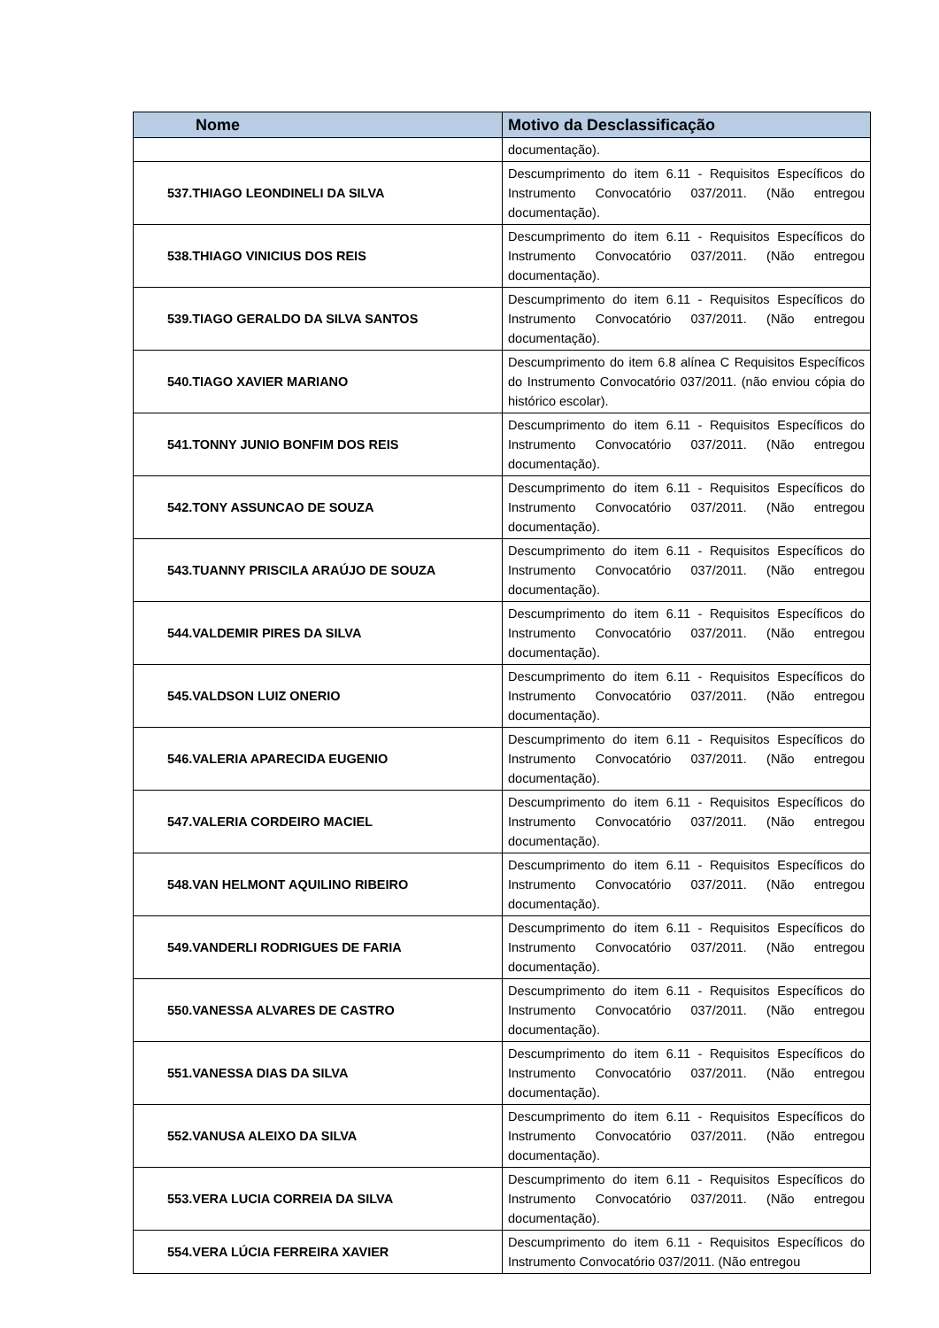| Nome | Motivo da Desclassificação |
| --- | --- |
| | documentação). |
| 537.THIAGO LEONDINELI DA SILVA | Descumprimento do item 6.11 - Requisitos Específicos do Instrumento Convocatório 037/2011. (Não entregou documentação). |
| 538.THIAGO VINICIUS DOS REIS | Descumprimento do item 6.11 - Requisitos Específicos do Instrumento Convocatório 037/2011. (Não entregou documentação). |
| 539.TIAGO GERALDO DA SILVA SANTOS | Descumprimento do item 6.11 - Requisitos Específicos do Instrumento Convocatório 037/2011. (Não entregou documentação). |
| 540.TIAGO XAVIER MARIANO | Descumprimento do item 6.8 alínea C Requisitos Específicos do Instrumento Convocatório 037/2011. (não enviou cópia do histórico escolar). |
| 541.TONNY JUNIO BONFIM DOS REIS | Descumprimento do item 6.11 - Requisitos Específicos do Instrumento Convocatório 037/2011. (Não entregou documentação). |
| 542.TONY ASSUNCAO DE SOUZA | Descumprimento do item 6.11 - Requisitos Específicos do Instrumento Convocatório 037/2011. (Não entregou documentação). |
| 543.TUANNY PRISCILA ARAÚJO DE SOUZA | Descumprimento do item 6.11 - Requisitos Específicos do Instrumento Convocatório 037/2011. (Não entregou documentação). |
| 544.VALDEMIR PIRES DA SILVA | Descumprimento do item 6.11 - Requisitos Específicos do Instrumento Convocatório 037/2011. (Não entregou documentação). |
| 545.VALDSON LUIZ ONERIO | Descumprimento do item 6.11 - Requisitos Específicos do Instrumento Convocatório 037/2011. (Não entregou documentação). |
| 546.VALERIA APARECIDA EUGENIO | Descumprimento do item 6.11 - Requisitos Específicos do Instrumento Convocatório 037/2011. (Não entregou documentação). |
| 547.VALERIA CORDEIRO MACIEL | Descumprimento do item 6.11 - Requisitos Específicos do Instrumento Convocatório 037/2011. (Não entregou documentação). |
| 548.VAN HELMONT AQUILINO RIBEIRO | Descumprimento do item 6.11 - Requisitos Específicos do Instrumento Convocatório 037/2011. (Não entregou documentação). |
| 549.VANDERLI RODRIGUES DE FARIA | Descumprimento do item 6.11 - Requisitos Específicos do Instrumento Convocatório 037/2011. (Não entregou documentação). |
| 550.VANESSA ALVARES DE CASTRO | Descumprimento do item 6.11 - Requisitos Específicos do Instrumento Convocatório 037/2011. (Não entregou documentação). |
| 551.VANESSA DIAS DA SILVA | Descumprimento do item 6.11 - Requisitos Específicos do Instrumento Convocatório 037/2011. (Não entregou documentação). |
| 552.VANUSA ALEIXO DA SILVA | Descumprimento do item 6.11 - Requisitos Específicos do Instrumento Convocatório 037/2011. (Não entregou documentação). |
| 553.VERA LUCIA CORREIA DA SILVA | Descumprimento do item 6.11 - Requisitos Específicos do Instrumento Convocatório 037/2011. (Não entregou documentação). |
| 554.VERA LÚCIA FERREIRA XAVIER | Descumprimento do item 6.11 - Requisitos Específicos do Instrumento Convocatório 037/2011. (Não entregou |